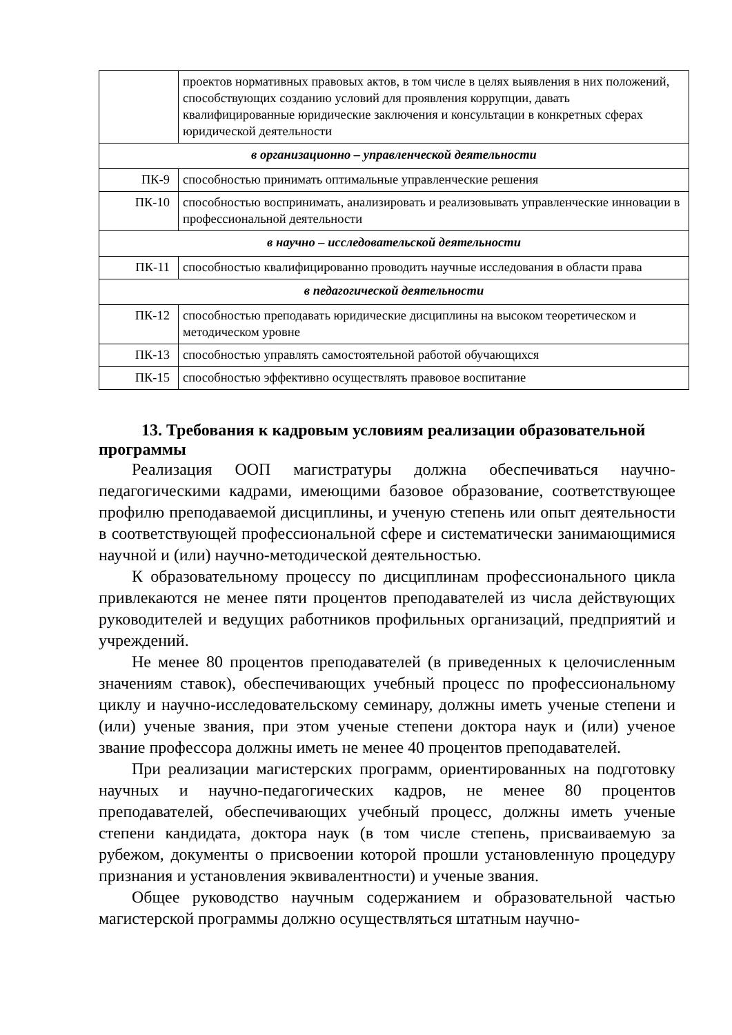| | проектов нормативных правовых актов, в том числе в целях выявления в них положений, способствующих созданию условий для проявления коррупции, давать квалифицированные юридические заключения и консультации в конкретных сферах юридической деятельности |
| в организационно – управленческой деятельности | |
| ПК-9 | способностью принимать оптимальные управленческие решения |
| ПК-10 | способностью воспринимать, анализировать и реализовывать управленческие инновации в профессиональной деятельности |
| в научно – исследовательской деятельности | |
| ПК-11 | способностью квалифицированно проводить научные исследования в области права |
| в педагогической деятельности | |
| ПК-12 | способностью преподавать юридические дисциплины на высоком теоретическом и методическом уровне |
| ПК-13 | способностью управлять самостоятельной работой обучающихся |
| ПК-15 | способностью эффективно осуществлять правовое воспитание |
13. Требования к кадровым условиям реализации образовательной программы
Реализация ООП магистратуры должна обеспечиваться научно-педагогическими кадрами, имеющими базовое образование, соответствующее профилю преподаваемой дисциплины, и ученую степень или опыт деятельности в соответствующей профессиональной сфере и систематически занимающимися научной и (или) научно-методической деятельностью.
К образовательному процессу по дисциплинам профессионального цикла привлекаются не менее пяти процентов преподавателей из числа действующих руководителей и ведущих работников профильных организаций, предприятий и учреждений.
Не менее 80 процентов преподавателей (в приведенных к целочисленным значениям ставок), обеспечивающих учебный процесс по профессиональному циклу и научно-исследовательскому семинару, должны иметь ученые степени и (или) ученые звания, при этом ученые степени доктора наук и (или) ученое звание профессора должны иметь не менее 40 процентов преподавателей.
При реализации магистерских программ, ориентированных на подготовку научных и научно-педагогических кадров, не менее 80 процентов преподавателей, обеспечивающих учебный процесс, должны иметь ученые степени кандидата, доктора наук (в том числе степень, присваиваемую за рубежом, документы о присвоении которой прошли установленную процедуру признания и установления эквивалентности) и ученые звания.
Общее руководство научным содержанием и образовательной частью магистерской программы должно осуществляться штатным научно-